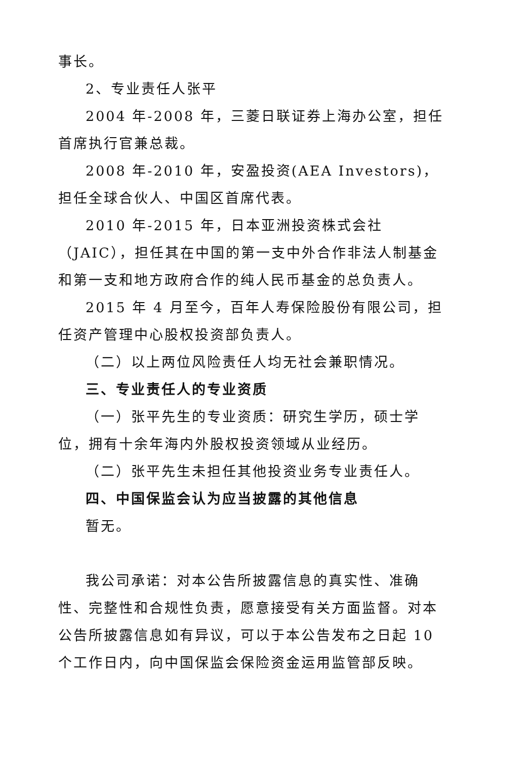事长。
2、专业责任人张平
2004 年-2008 年，三菱日联证券上海办公室，担任首席执行官兼总裁。
2008 年-2010 年，安盈投资(AEA Investors)，担任全球合伙人、中国区首席代表。
2010 年-2015 年，日本亚洲投资株式会社（JAIC），担任其在中国的第一支中外合作非法人制基金和第一支和地方政府合作的纯人民币基金的总负责人。
2015 年 4 月至今，百年人寿保险股份有限公司，担任资产管理中心股权投资部负责人。
（二）以上两位风险责任人均无社会兼职情况。
三、专业责任人的专业资质
（一）张平先生的专业资质：研究生学历，硕士学位，拥有十余年海内外股权投资领域从业经历。
（二）张平先生未担任其他投资业务专业责任人。
四、中国保监会认为应当披露的其他信息
暂无。
我公司承诺：对本公告所披露信息的真实性、准确性、完整性和合规性负责，愿意接受有关方面监督。对本公告所披露信息如有异议，可以于本公告发布之日起 10 个工作日内，向中国保监会保险资金运用监管部反映。